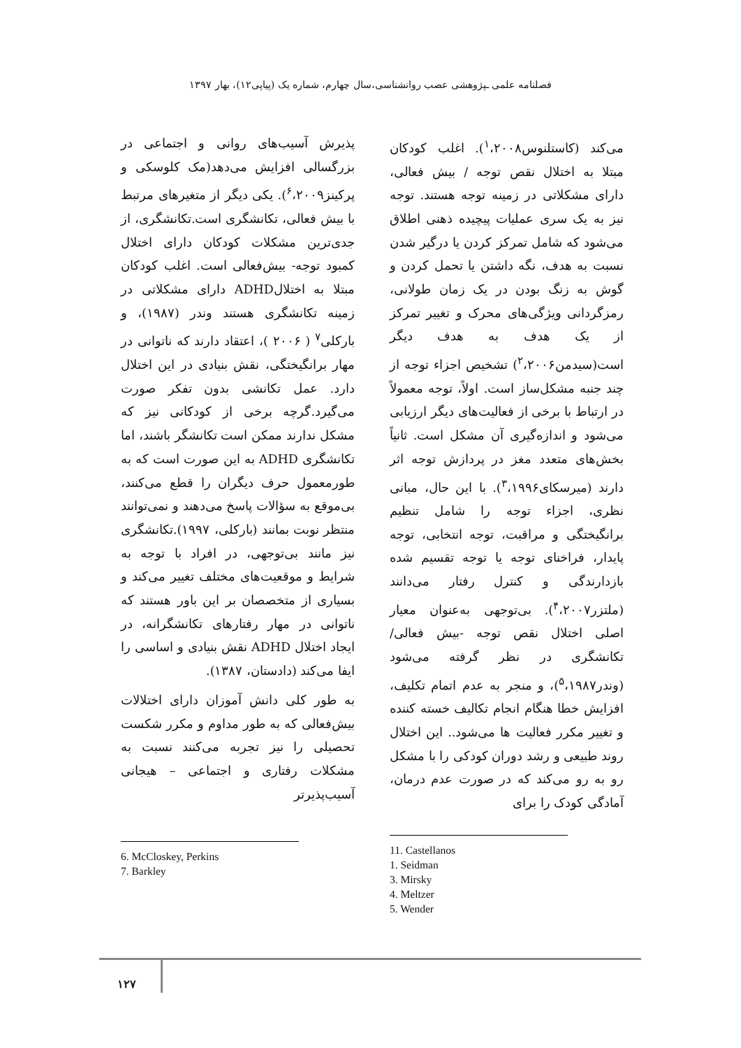فصلنامه علمی ـپژوهشی عصب روانشناسی،سال چهارم، شماره یک (پیاپی۱۲)، بهار ۱۳۹۷
می‌کند (کاستلنوس<sup>۱</sup>،۲۰۰۸). اغلب کودکان مبتلا به اختلال نقص توجه / بیش فعالی، دارای مشکلاتی در زمینه توجه هستند. توجه نیز به یک سری عملیات پیچیده ذهنی اطلاق می‌شود که شامل تمرکز کردن یا درگیر شدن نسبت به هدف، نگه داشتن یا تحمل کردن و گوش به زنگ بودن در یک زمان طولانی، رمزگردانی ویژگی‌های محرک و تغییر تمرکز از یک هدف به هدف دیگر است(سیدمن<sup>۲</sup>،۲۰۰۶) تشخیص اجزاء توجه از چند جنبه مشکل‌ساز است. اولاً، توجه معمولاً در ارتباط با برخی از فعالیت‌های دیگر ارزیابی می‌شود و اندازه‌گیری آن مشکل است. ثانیاً بخش‌های متعدد مغز در پردازش توجه اثر دارند (میرسکای<sup>۳</sup>،۱۹۹۶). با این حال، مبانی نظری، اجزاء توجه را شامل تنظیم برانگیختگی و مراقبت، توجه انتخابی، توجه پایدار، فراخنای توجه یا توجه تقسیم شده بازدارندگی و کنترل رفتار می‌دانند (ملتزر<sup>۴</sup>،۲۰۰۷). بی‌توجهی به‌عنوان معیار اصلی اختلال نقص توجه -بیش فعالی/ تکانشگری در نظر گرفته می‌شود (وندر<sup>۵</sup>،۱۹۸۷)، و منجر به عدم اتمام تکلیف، افزایش خطا هنگام انجام تکالیف خسته کننده و تغییر مکرر فعالیت ها می‌شود.. این اختلال روند طبیعی و رشد دوران کودکی را با مشکل رو به رو می‌کند که در صورت عدم درمان، آمادگی کودک را برای
11. Castellanos
1. Seidman
3. Mirsky
4. Meltzer
5. Wender
پذیرش آسیب‌های روانی و اجتماعی در بزرگسالی افزایش می‌دهد(مک کلوسکی و پرکینز<sup>۶</sup>،۲۰۰۹). یکی دیگر از متغیرهای مرتبط با بیش فعالی، تکانشگری است.تکانشگری، از جدی‌ترین مشکلات کودکان دارای اختلال کمبود توجه- بیش‌فعالی است. اغلب کودکان مبتلا به اختلالADHD دارای مشکلاتی در زمینه تکانشگری هستند وندر (۱۹۸۷)، و بارکلی<sup>۷</sup> ( ۲۰۰۶ )، اعتقاد دارند که ناتوانی در مهار برانگیختگی، نقش بنیادی در این اختلال دارد. عمل تکانشی بدون تفکر صورت می‌گیرد.گرچه برخی از کودکانی نیز که مشکل ندارند ممکن است تکانشگر باشند، اما تکانشگری ADHD به این صورت است که به طورمعمول حرف دیگران را قطع می‌کنند، بی‌موقع به سؤالات پاسخ می‌دهند و نمی‌توانند منتظر نوبت بمانند (بارکلی، ۱۹۹۷).تکانشگری نیز مانند بی‌توجهی، در افراد با توجه به شرایط و موقعیت‌های مختلف تغییر می‌کند و بسیاری از متخصصان بر این باور هستند که ناتوانی در مهار رفتارهای تکانشگرانه، در ایجاد اختلال ADHD نقش بنیادی و اساسی را ایفا می‌کند (دادستان، ۱۳۸۷).
به طور کلی دانش آموزان دارای اختلالات بیش‌فعالی که به طور مداوم و مکرر شکست تحصیلی را نیز تجربه می‌کنند نسبت به مشکلات رفتاری و اجتماعی – هیجانی آسیب‌پذیرتر
6. McCloskey, Perkins
7. Barkley
۱۲۷